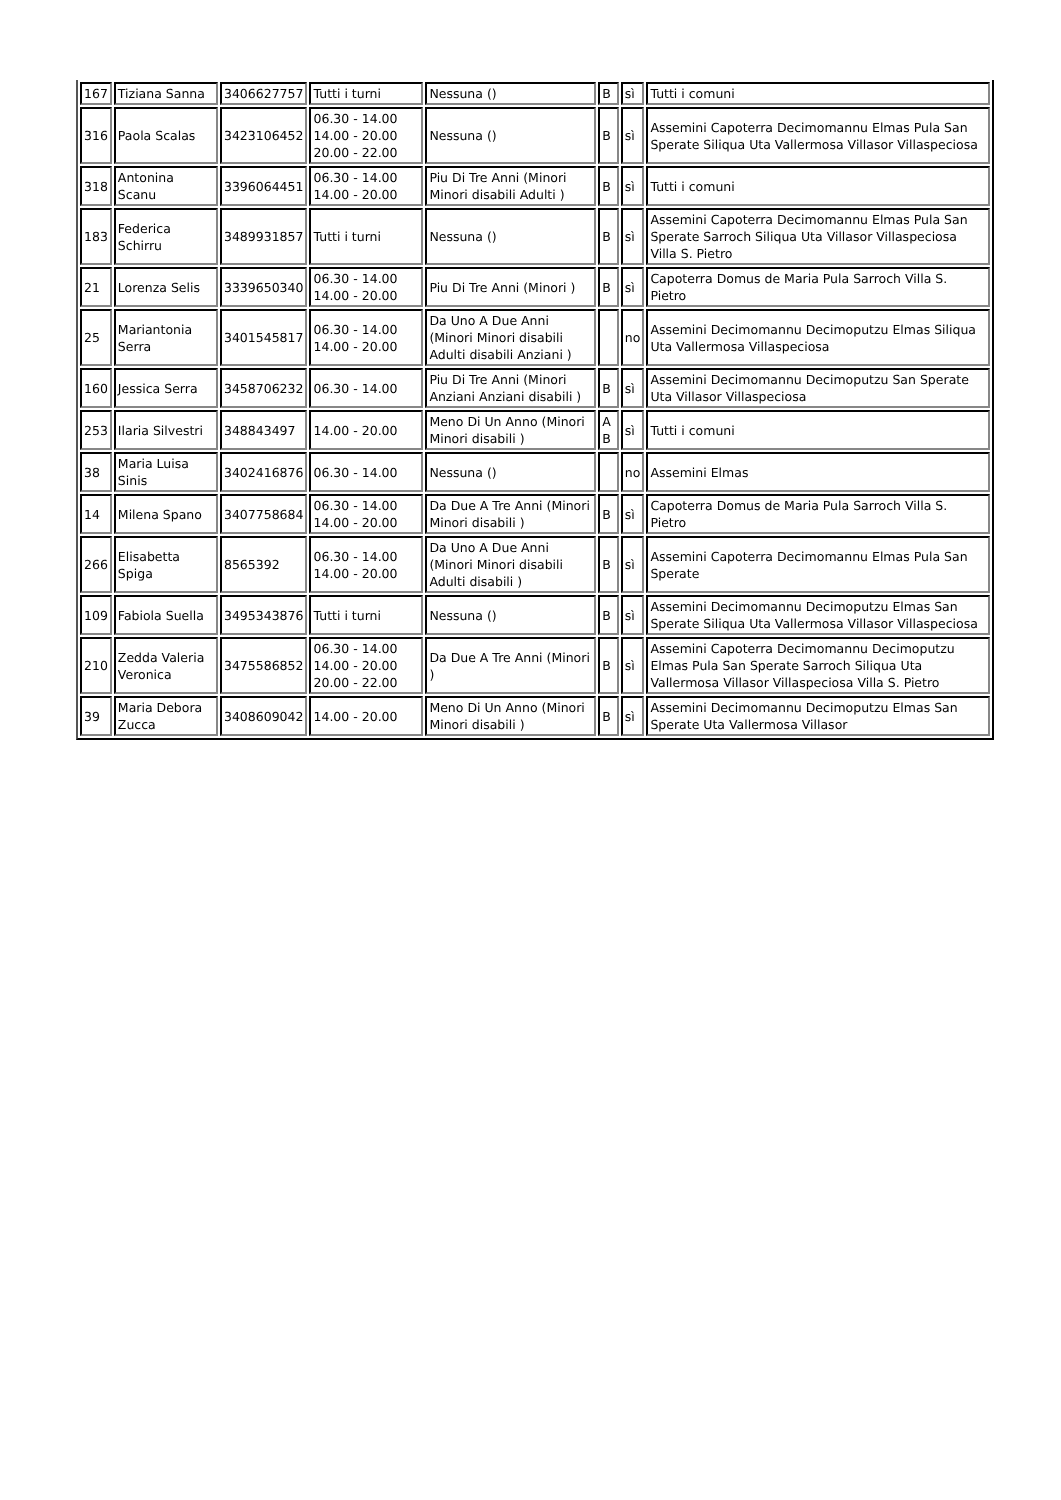| 167 | Tiziana Sanna | 3406627757 | Tutti i turni | Nessuna () | B | sì | Tutti i comuni |
| 316 | Paola Scalas | 3423106452 | 06.30 - 14.00 14.00 - 20.00 20.00 - 22.00 | Nessuna () | B | sì | Assemini Capoterra Decimomannu Elmas Pula San Sperate Siliqua Uta Vallermosa Villasor Villaspeciosa |
| 318 | Antonina Scanu | 3396064451 | 06.30 - 14.00 14.00 - 20.00 | Piu Di Tre Anni (Minori Minori disabili Adulti ) | B | sì | Tutti i comuni |
| 183 | Federica Schirru | 3489931857 | Tutti i turni | Nessuna () | B | sì | Assemini Capoterra Decimomannu Elmas Pula San Sperate Sarroch Siliqua Uta Villasor Villaspeciosa Villa S. Pietro |
| 21 | Lorenza Selis | 3339650340 | 06.30 - 14.00 14.00 - 20.00 | Piu Di Tre Anni (Minori ) | B | sì | Capoterra Domus de Maria Pula Sarroch Villa S. Pietro |
| 25 | Mariantonia Serra | 3401545817 | 06.30 - 14.00 14.00 - 20.00 | Da Uno A Due Anni (Minori Minori disabili Adulti disabili Anziani ) | | no | Assemini Decimomannu Decimoputzu Elmas Siliqua Uta Vallermosa Villaspeciosa |
| 160 | Jessica Serra | 3458706232 | 06.30 - 14.00 | Piu Di Tre Anni (Minori Anziani Anziani disabili ) | B | sì | Assemini Decimomannu Decimoputzu San Sperate Uta Villasor Villaspeciosa |
| 253 | Ilaria Silvestri | 348843497 | 14.00 - 20.00 | Meno Di Un Anno (Minori Minori disabili ) | A B | sì | Tutti i comuni |
| 38 | Maria Luisa Sinis | 3402416876 | 06.30 - 14.00 | Nessuna () | | no | Assemini Elmas |
| 14 | Milena Spano | 3407758684 | 06.30 - 14.00 14.00 - 20.00 | Da Due A Tre Anni (Minori Minori disabili ) | B | sì | Capoterra Domus de Maria Pula Sarroch Villa S. Pietro |
| 266 | Elisabetta Spiga | 8565392 | 06.30 - 14.00 14.00 - 20.00 | Da Uno A Due Anni (Minori Minori disabili Adulti disabili ) | B | sì | Assemini Capoterra Decimomannu Elmas Pula San Sperate |
| 109 | Fabiola Suella | 3495343876 | Tutti i turni | Nessuna () | B | sì | Assemini Decimomannu Decimoputzu Elmas San Sperate Siliqua Uta Vallermosa Villasor Villaspeciosa |
| 210 | Zedda Valeria Veronica | 3475586852 | 06.30 - 14.00 14.00 - 20.00 20.00 - 22.00 | Da Due A Tre Anni (Minori ) | B | sì | Assemini Capoterra Decimomannu Decimoputzu Elmas Pula San Sperate Sarroch Siliqua Uta Vallermosa Villasor Villaspeciosa Villa S. Pietro |
| 39 | Maria Debora Zucca | 3408609042 | 14.00 - 20.00 | Meno Di Un Anno (Minori Minori disabili ) | B | sì | Assemini Decimomannu Decimoputzu Elmas San Sperate Uta Vallermosa Villasor |